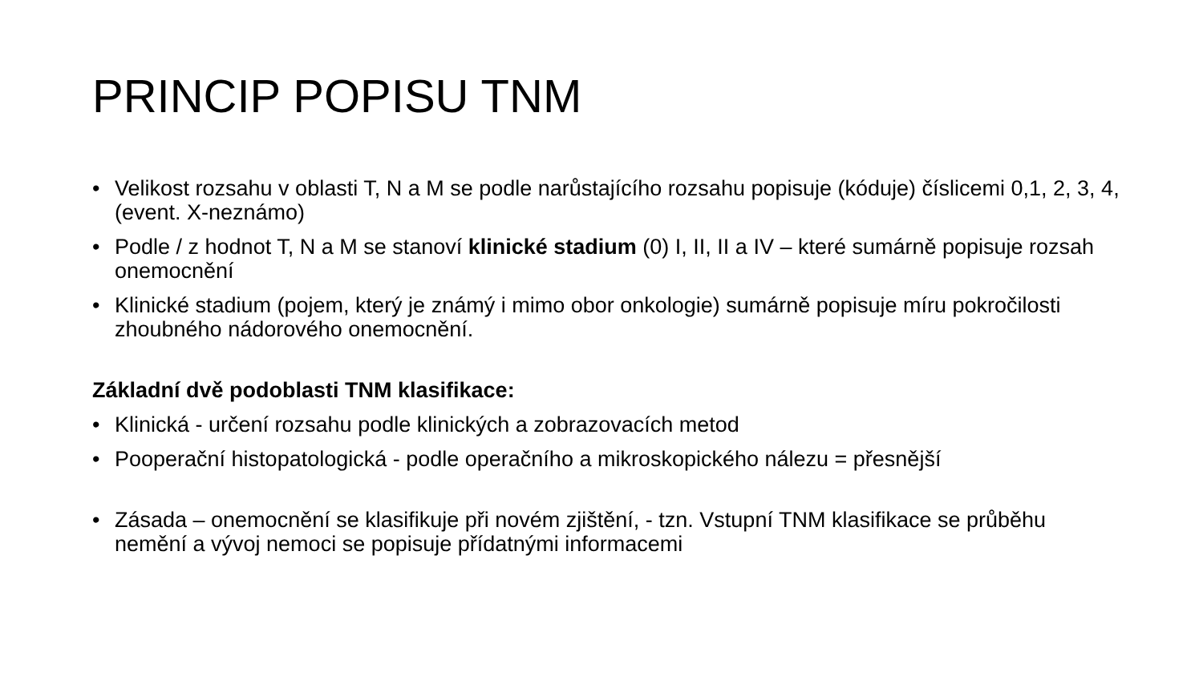PRINCIP POPISU TNM
• Velikost rozsahu v oblasti T, N a M se podle narůstajícího rozsahu popisuje (kóduje) číslicemi 0,1, 2, 3, 4, (event. X-neznámo)
• Podle / z hodnot T, N a M se stanoví klinické stadium (0) I, II, II a IV – které sumárně popisuje rozsah onemocnění
• Klinické stadium (pojem, který je známý i mimo obor onkologie) sumárně popisuje míru pokročilosti zhoubného nádorového onemocnění.
Základní dvě podoblasti TNM klasifikace:
• Klinická - určení rozsahu podle klinických a zobrazovacích metod
• Pooperační histopatologická - podle operačního a mikroskopického nálezu = přesnější
• Zásada – onemocnění se klasifikuje při novém zjištění, - tzn. Vstupní TNM klasifikace se průběhu nemění a vývoj nemoci se popisuje přídatnými informacemi